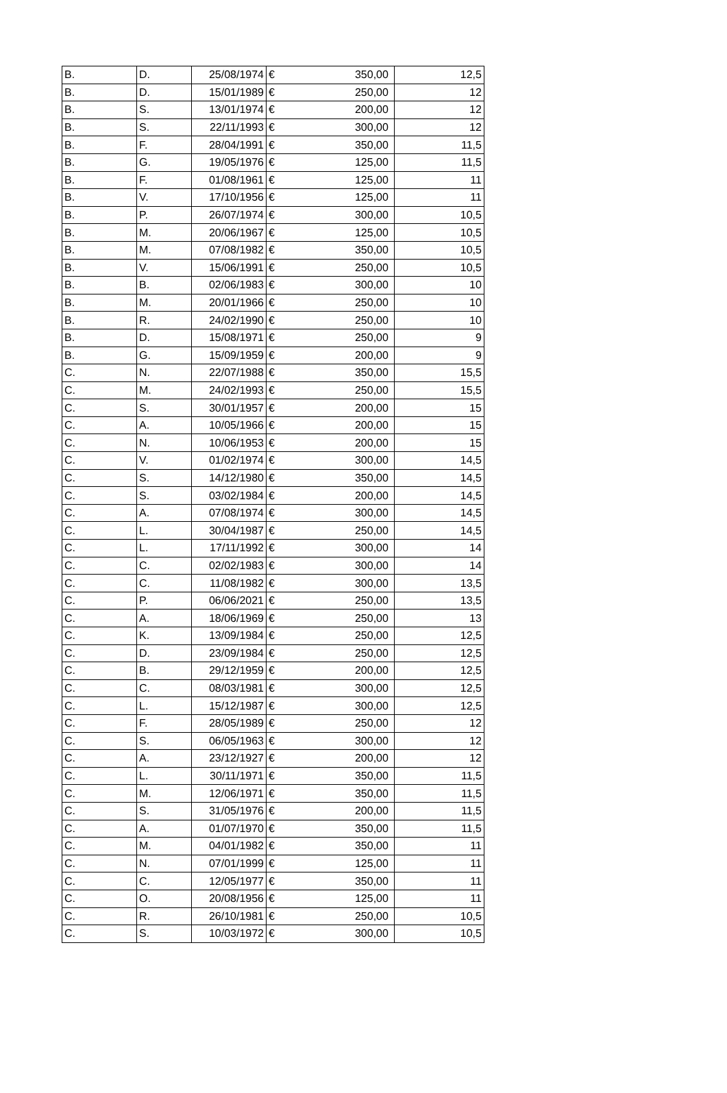| B. | D. | 25/08/1974 | € | 350,00 | 12,5 |
| B. | D. | 15/01/1989 | € | 250,00 | 12 |
| B. | S. | 13/01/1974 | € | 200,00 | 12 |
| B. | S. | 22/11/1993 | € | 300,00 | 12 |
| B. | F. | 28/04/1991 | € | 350,00 | 11,5 |
| B. | G. | 19/05/1976 | € | 125,00 | 11,5 |
| B. | F. | 01/08/1961 | € | 125,00 | 11 |
| B. | V. | 17/10/1956 | € | 125,00 | 11 |
| B. | P. | 26/07/1974 | € | 300,00 | 10,5 |
| B. | M. | 20/06/1967 | € | 125,00 | 10,5 |
| B. | M. | 07/08/1982 | € | 350,00 | 10,5 |
| B. | V. | 15/06/1991 | € | 250,00 | 10,5 |
| B. | B. | 02/06/1983 | € | 300,00 | 10 |
| B. | M. | 20/01/1966 | € | 250,00 | 10 |
| B. | R. | 24/02/1990 | € | 250,00 | 10 |
| B. | D. | 15/08/1971 | € | 250,00 | 9 |
| B. | G. | 15/09/1959 | € | 200,00 | 9 |
| C. | N. | 22/07/1988 | € | 350,00 | 15,5 |
| C. | M. | 24/02/1993 | € | 250,00 | 15,5 |
| C. | S. | 30/01/1957 | € | 200,00 | 15 |
| C. | A. | 10/05/1966 | € | 200,00 | 15 |
| C. | N. | 10/06/1953 | € | 200,00 | 15 |
| C. | V. | 01/02/1974 | € | 300,00 | 14,5 |
| C. | S. | 14/12/1980 | € | 350,00 | 14,5 |
| C. | S. | 03/02/1984 | € | 200,00 | 14,5 |
| C. | A. | 07/08/1974 | € | 300,00 | 14,5 |
| C. | L. | 30/04/1987 | € | 250,00 | 14,5 |
| C. | L. | 17/11/1992 | € | 300,00 | 14 |
| C. | C. | 02/02/1983 | € | 300,00 | 14 |
| C. | C. | 11/08/1982 | € | 300,00 | 13,5 |
| C. | P. | 06/06/2021 | € | 250,00 | 13,5 |
| C. | A. | 18/06/1969 | € | 250,00 | 13 |
| C. | K. | 13/09/1984 | € | 250,00 | 12,5 |
| C. | D. | 23/09/1984 | € | 250,00 | 12,5 |
| C. | B. | 29/12/1959 | € | 200,00 | 12,5 |
| C. | C. | 08/03/1981 | € | 300,00 | 12,5 |
| C. | L. | 15/12/1987 | € | 300,00 | 12,5 |
| C. | F. | 28/05/1989 | € | 250,00 | 12 |
| C. | S. | 06/05/1963 | € | 300,00 | 12 |
| C. | A. | 23/12/1927 | € | 200,00 | 12 |
| C. | L. | 30/11/1971 | € | 350,00 | 11,5 |
| C. | M. | 12/06/1971 | € | 350,00 | 11,5 |
| C. | S. | 31/05/1976 | € | 200,00 | 11,5 |
| C. | A. | 01/07/1970 | € | 350,00 | 11,5 |
| C. | M. | 04/01/1982 | € | 350,00 | 11 |
| C. | N. | 07/01/1999 | € | 125,00 | 11 |
| C. | C. | 12/05/1977 | € | 350,00 | 11 |
| C. | O. | 20/08/1956 | € | 125,00 | 11 |
| C. | R. | 26/10/1981 | € | 250,00 | 10,5 |
| C. | S. | 10/03/1972 | € | 300,00 | 10,5 |